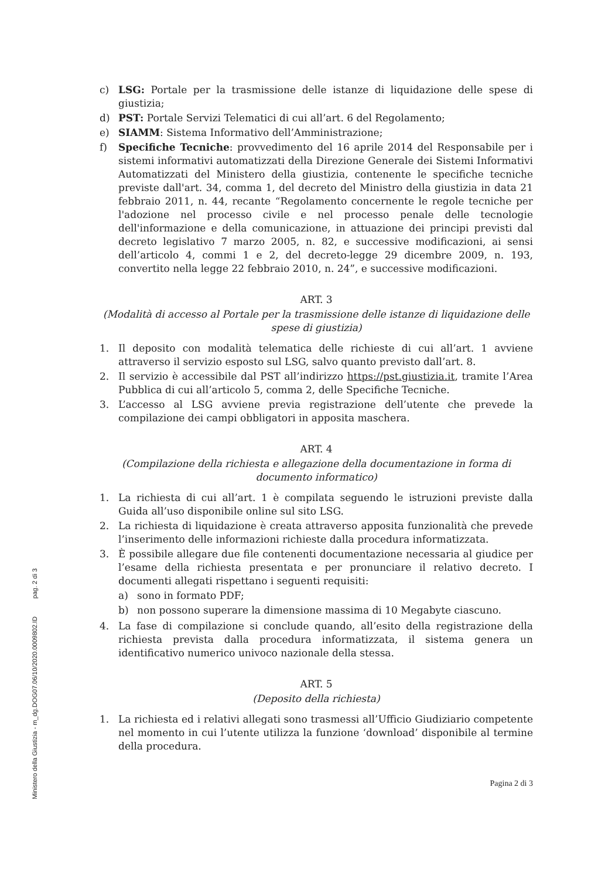Ministero della Giustizia - m_dg.DOG07.06/10/2020.0009802.ID pag. 2 di 3
c) LSG: Portale per la trasmissione delle istanze di liquidazione delle spese di giustizia;
d) PST: Portale Servizi Telematici di cui all’art. 6 del Regolamento;
e) SIAMM: Sistema Informativo dell’Amministrazione;
f) Specifiche Tecniche: provvedimento del 16 aprile 2014 del Responsabile per i sistemi informativi automatizzati della Direzione Generale dei Sistemi Informativi Automatizzati del Ministero della giustizia, contenente le specifiche tecniche previste dall'art. 34, comma 1, del decreto del Ministro della giustizia in data 21 febbraio 2011, n. 44, recante “Regolamento concernente le regole tecniche per l'adozione nel processo civile e nel processo penale delle tecnologie dell'informazione e della comunicazione, in attuazione dei principi previsti dal decreto legislativo 7 marzo 2005, n. 82, e successive modificazioni, ai sensi dell’articolo 4, commi 1 e 2, del decreto-legge 29 dicembre 2009, n. 193, convertito nella legge 22 febbraio 2010, n. 24”, e successive modificazioni.
ART. 3
(Modalità di accesso al Portale per la trasmissione delle istanze di liquidazione delle spese di giustizia)
1. Il deposito con modalità telematica delle richieste di cui all’art. 1 avviene attraverso il servizio esposto sul LSG, salvo quanto previsto dall’art. 8.
2. Il servizio è accessibile dal PST all’indirizzo https://pst.giustizia.it, tramite l’Area Pubblica di cui all’articolo 5, comma 2, delle Specifiche Tecniche.
3. L’accesso al LSG avviene previa registrazione dell’utente che prevede la compilazione dei campi obbligatori in apposita maschera.
ART. 4
(Compilazione della richiesta e allegazione della documentazione in forma di documento informatico)
1. La richiesta di cui all’art. 1 è compilata seguendo le istruzioni previste dalla Guida all’uso disponibile online sul sito LSG.
2. La richiesta di liquidazione è creata attraverso apposita funzionalità che prevede l’inserimento delle informazioni richieste dalla procedura informatizzata.
3. È possibile allegare due file contenenti documentazione necessaria al giudice per l’esame della richiesta presentata e per pronunciare il relativo decreto. I documenti allegati rispettano i seguenti requisiti:
a) sono in formato PDF;
b) non possono superare la dimensione massima di 10 Megabyte ciascuno.
4. La fase di compilazione si conclude quando, all’esito della registrazione della richiesta prevista dalla procedura informatizzata, il sistema genera un identificativo numerico univoco nazionale della stessa.
ART. 5
(Deposito della richiesta)
1. La richiesta ed i relativi allegati sono trasmessi all’Ufficio Giudiziario competente nel momento in cui l’utente utilizza la funzione ‘download’ disponibile al termine della procedura.
Pagina 2 di 3